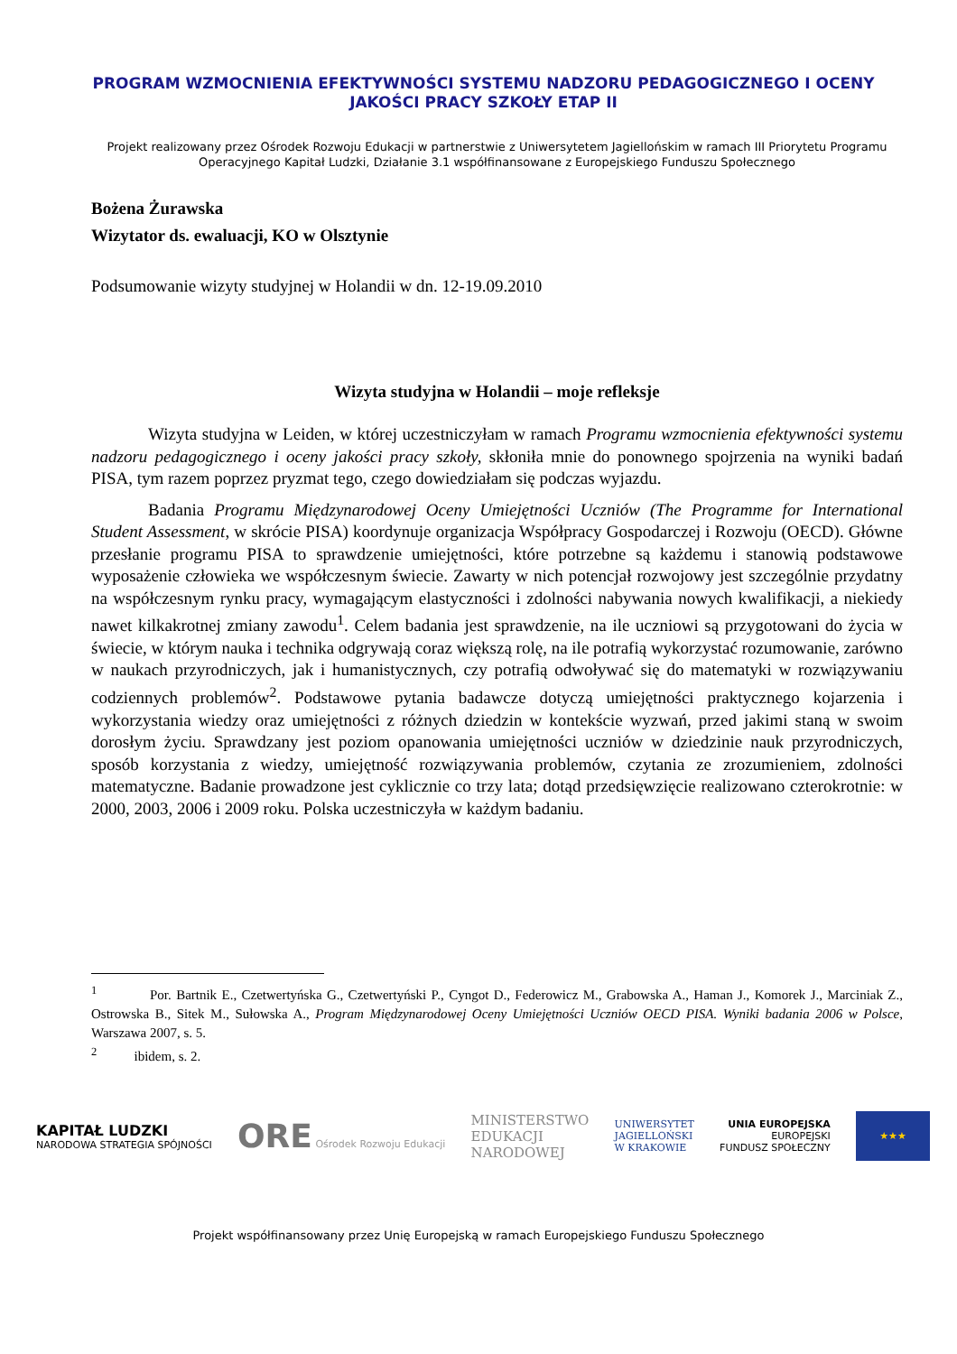PROGRAM WZMOCNIENIA EFEKTYWNOŚCI SYSTEMU NADZORU PEDAGOGICZNEGO I OCENY
JAKOŚCI PRACY SZKOŁY ETAP II
Projekt realizowany przez Ośrodek Rozwoju Edukacji w partnerstwie z Uniwersytetem Jagiellońskim w ramach III Priorytetu Programu Operacyjnego Kapitał Ludzki, Działanie 3.1 współfinansowane z Europejskiego Funduszu Społecznego
Bożena Żurawska
Wizytator ds. ewaluacji, KO w Olsztynie
Podsumowanie wizyty studyjnej w Holandii w dn. 12-19.09.2010
Wizyta studyjna w Holandii – moje refleksje
Wizyta studyjna w Leiden, w której uczestniczyłam w ramach Programu wzmocnienia efektywności systemu nadzoru pedagogicznego i oceny jakości pracy szkoły, skłoniła mnie do ponownego spojrzenia na wyniki badań PISA, tym razem poprzez pryzmat tego, czego dowiedziałam się podczas wyjazdu.
Badania Programu Międzynarodowej Oceny Umiejętności Uczniów (The Programme for International Student Assessment, w skrócie PISA) koordynuje organizacja Współpracy Gospodarczej i Rozwoju (OECD). Główne przesłanie programu PISA to sprawdzenie umiejętności, które potrzebne są każdemu i stanowią podstawowe wyposażenie człowieka we współczesnym świecie. Zawarty w nich potencjał rozwojowy jest szczególnie przydatny na współczesnym rynku pracy, wymagającym elastyczności i zdolności nabywania nowych kwalifikacji, a niekiedy nawet kilkakrotnej zmiany zawodu<sup>1</sup>. Celem badania jest sprawdzenie, na ile uczniowi są przygotowani do życia w świecie, w którym nauka i technika odgrywają coraz większą rolę, na ile potrafią wykorzystać rozumowanie, zarówno w naukach przyrodniczych, jak i humanistycznych, czy potrafią odwoływać się do matematyki w rozwiązywaniu codziennych problemów<sup>2</sup>. Podstawowe pytania badawcze dotyczą umiejętności praktycznego kojarzenia i wykorzystania wiedzy oraz umiejętności z różnych dziedzin w kontekście wyzwań, przed jakimi staną w swoim dorosłym życiu. Sprawdzany jest poziom opanowania umiejętności uczniów w dziedzinie nauk przyrodniczych, sposób korzystania z wiedzy, umiejętność rozwiązywania problemów, czytania ze zrozumieniem, zdolności matematyczne. Badanie prowadzone jest cyklicznie co trzy lata; dotąd przedsięwzięcie realizowano czterokrotnie: w 2000, 2003, 2006 i 2009 roku. Polska uczestniczyła w każdym badaniu.
<sup>1</sup> Por. Bartnik E., Czetwertyńska G., Czetwertyński P., Cyngot D., Federowicz M., Grabowska A., Haman J., Komorek J., Marciniak Z., Ostrowska B., Sitek M., Sułowska A., Program Międzynarodowej Oceny Umiejętności Uczniów OECD PISA. Wyniki badania 2006 w Polsce, Warszawa 2007, s. 5.
<sup>2</sup> ibidem, s. 2.
KAPITAŁ LUDZKI
NARODOWA STRATEGIA SPÓJNOŚCI
ORE Ośrodek Rozwoju Edukacji
MINISTERSTWO
EDUKACJI
NARODOWEJ
UNIWERSYTET
JAGIELLOŃSKI
W KRAKOWIE
UNIA EUROPEJSKA
EUROPEJSKI
FUNDUSZ SPOŁECZNY
★★★
Projekt współfinansowany przez Unię Europejską w ramach Europejskiego Funduszu Społecznego